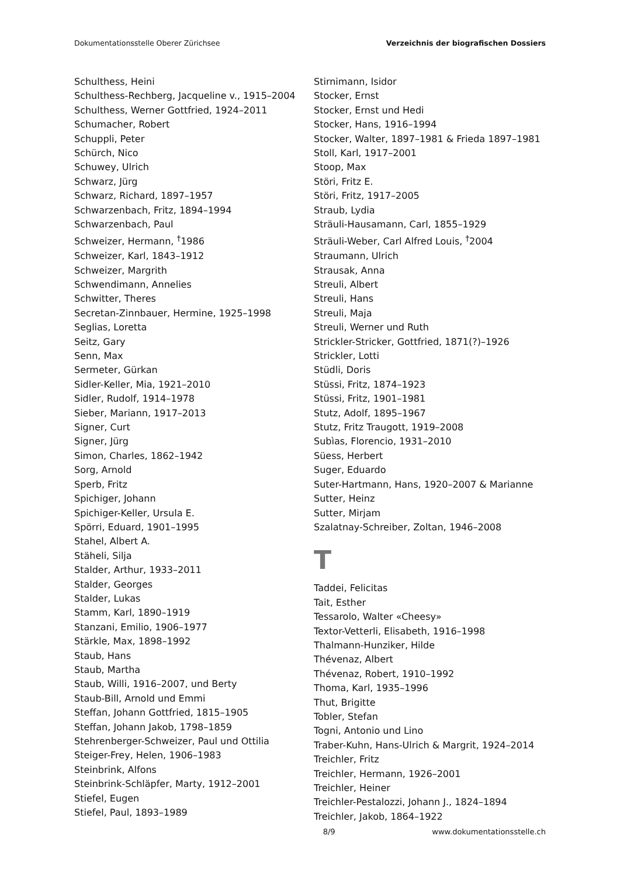Dokumentationsstelle Oberer Zürichsee Verzeichnis der biografischen Dossiers
Schulthess, Heini
Schulthess-Rechberg, Jacqueline v., 1915–2004
Schulthess, Werner Gottfried, 1924–2011
Schumacher, Robert
Schuppli, Peter
Schürch, Nico
Schuwey, Ulrich
Schwarz, Jürg
Schwarz, Richard, 1897–1957
Schwarzenbach, Fritz, 1894–1994
Schwarzenbach, Paul
Schweizer, Hermann, <sup>†</sup>1986
Schweizer, Karl, 1843–1912
Schweizer, Margrith
Schwendimann, Annelies
Schwitter, Theres
Secretan-Zinnbauer, Hermine, 1925–1998
Seglias, Loretta
Seitz, Gary
Senn, Max
Sermeter, Gürkan
Sidler-Keller, Mia, 1921–2010
Sidler, Rudolf, 1914–1978
Sieber, Mariann, 1917–2013
Signer, Curt
Signer, Jürg
Simon, Charles, 1862–1942
Sorg, Arnold
Sperb, Fritz
Spichiger, Johann
Spichiger-Keller, Ursula E.
Spörri, Eduard, 1901–1995
Stahel, Albert A.
Stäheli, Silja
Stalder, Arthur, 1933–2011
Stalder, Georges
Stalder, Lukas
Stamm, Karl, 1890–1919
Stanzani, Emilio, 1906–1977
Stärkle, Max, 1898–1992
Staub, Hans
Staub, Martha
Staub, Willi, 1916–2007, und Berty
Staub-Bill, Arnold und Emmi
Steffan, Johann Gottfried, 1815–1905
Steffan, Johann Jakob, 1798–1859
Stehrenberger-Schweizer, Paul und Ottilia
Steiger-Frey, Helen, 1906–1983
Steinbrink, Alfons
Steinbrink-Schläpfer, Marty, 1912–2001
Stiefel, Eugen
Stiefel, Paul, 1893–1989
Stirnimann, Isidor
Stocker, Ernst
Stocker, Ernst und Hedi
Stocker, Hans, 1916–1994
Stocker, Walter, 1897–1981 & Frieda 1897–1981
Stoll, Karl, 1917–2001
Stoop, Max
Störi, Fritz E.
Störi, Fritz, 1917–2005
Straub, Lydia
Sträuli-Hausamann, Carl, 1855–1929
Sträuli-Weber, Carl Alfred Louis, <sup>†</sup>2004
Straumann, Ulrich
Strausak, Anna
Streuli, Albert
Streuli, Hans
Streuli, Maja
Streuli, Werner und Ruth
Strickler-Stricker, Gottfried, 1871(?)–1926
Strickler, Lotti
Stüdli, Doris
Stüssi, Fritz, 1874–1923
Stüssi, Fritz, 1901–1981
Stutz, Adolf, 1895–1967
Stutz, Fritz Traugott, 1919–2008
Subìas, Florencio, 1931–2010
Süess, Herbert
Suger, Eduardo
Suter-Hartmann, Hans, 1920–2007 & Marianne
Sutter, Heinz
Sutter, Mirjam
Szalatnay-Schreiber, Zoltan, 1946–2008
T
Taddei, Felicitas
Tait, Esther
Tessarolo, Walter «Cheesy»
Textor-Vetterli, Elisabeth, 1916–1998
Thalmann-Hunziker, Hilde
Thévenaz, Albert
Thévenaz, Robert, 1910–1992
Thoma, Karl, 1935–1996
Thut, Brigitte
Tobler, Stefan
Togni, Antonio und Lino
Traber-Kuhn, Hans-Ulrich & Margrit, 1924–2014
Treichler, Fritz
Treichler, Hermann, 1926–2001
Treichler, Heiner
Treichler-Pestalozzi, Johann J., 1824–1894
Treichler, Jakob, 1864–1922
8/9 www.dokumentationsstelle.ch